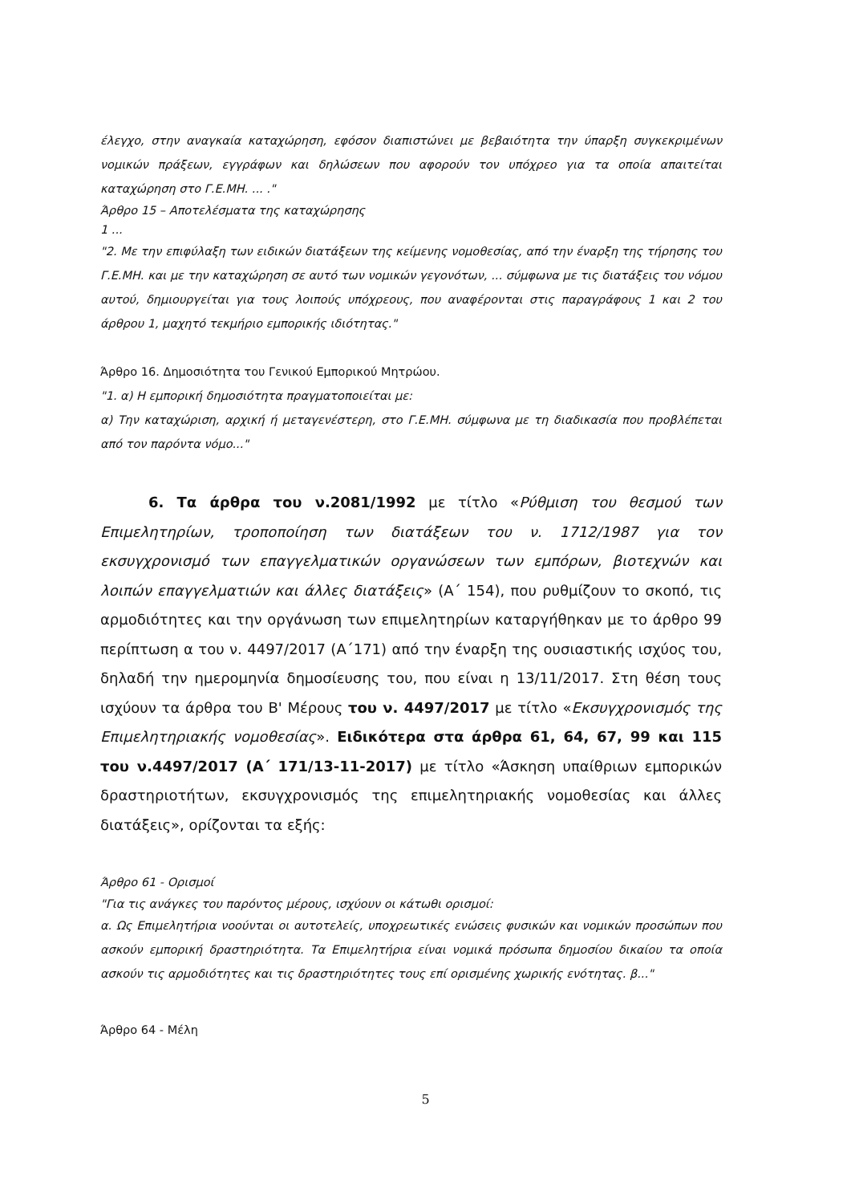έλεγχο, στην αναγκαία καταχώρηση, εφόσον διαπιστώνει με βεβαιότητα την ύπαρξη συγκεκριμένων νομικών πράξεων, εγγράφων και δηλώσεων που αφορούν τον υπόχρεο για τα οποία απαιτείται καταχώρηση στο Γ.Ε.ΜΗ. ... ."
Άρθρο 15 – Αποτελέσματα της καταχώρησης
1 ...
"2. Με την επιφύλαξη των ειδικών διατάξεων της κείμενης νομοθεσίας, από την έναρξη της τήρησης του Γ.Ε.ΜΗ. και με την καταχώρηση σε αυτό των νομικών γεγονότων, ... σύμφωνα με τις διατάξεις του νόμου αυτού, δημιουργείται για τους λοιπούς υπόχρεους, που αναφέρονται στις παραγράφους 1 και 2 του άρθρου 1, μαχητό τεκμήριο εμπορικής ιδιότητας."
Άρθρο 16. Δημοσιότητα του Γενικού Εμπορικού Μητρώου.
"1. α) Η εμπορική δημοσιότητα πραγματοποιείται με:
α) Την καταχώριση, αρχική ή μεταγενέστερη, στο Γ.Ε.ΜΗ. σύμφωνα με τη διαδικασία που προβλέπεται από τον παρόντα νόμο..."
6. Τα άρθρα του ν.2081/1992 με τίτλο «Ρύθμιση του θεσμού των Επιμελητηρίων, τροποποίηση των διατάξεων του ν. 1712/1987 για τον εκσυγχρονισμό των επαγγελματικών οργανώσεων των εμπόρων, βιοτεχνών και λοιπών επαγγελματιών και άλλες διατάξεις» (Α΄ 154), που ρυθμίζουν το σκοπό, τις αρμοδιότητες και την οργάνωση των επιμελητηρίων καταργήθηκαν με το άρθρο 99 περίπτωση α του ν. 4497/2017 (Α΄171) από την έναρξη της ουσιαστικής ισχύος του, δηλαδή την ημερομηνία δημοσίευσης του, που είναι η 13/11/2017. Στη θέση τους ισχύουν τα άρθρα του Β' Μέρους του ν. 4497/2017 με τίτλο «Εκσυγχρονισμός της Επιμελητηριακής νομοθεσίας». Ειδικότερα στα άρθρα 61, 64, 67, 99 και 115 του ν.4497/2017 (Α΄ 171/13-11-2017) με τίτλο «Άσκηση υπαίθριων εμπορικών δραστηριοτήτων, εκσυγχρονισμός της επιμελητηριακής νομοθεσίας και άλλες διατάξεις», ορίζονται τα εξής:
Άρθρο 61 - Ορισμοί
"Για τις ανάγκες του παρόντος μέρους, ισχύουν οι κάτωθι ορισμοί:
α. Ως Επιμελητήρια νοούνται οι αυτοτελείς, υποχρεωτικές ενώσεις φυσικών και νομικών προσώπων που ασκούν εμπορική δραστηριότητα. Τα Επιμελητήρια είναι νομικά πρόσωπα δημοσίου δικαίου τα οποία ασκούν τις αρμοδιότητες και τις δραστηριότητες τους επί ορισμένης χωρικής ενότητας. β..."
Άρθρο 64 - Μέλη
5